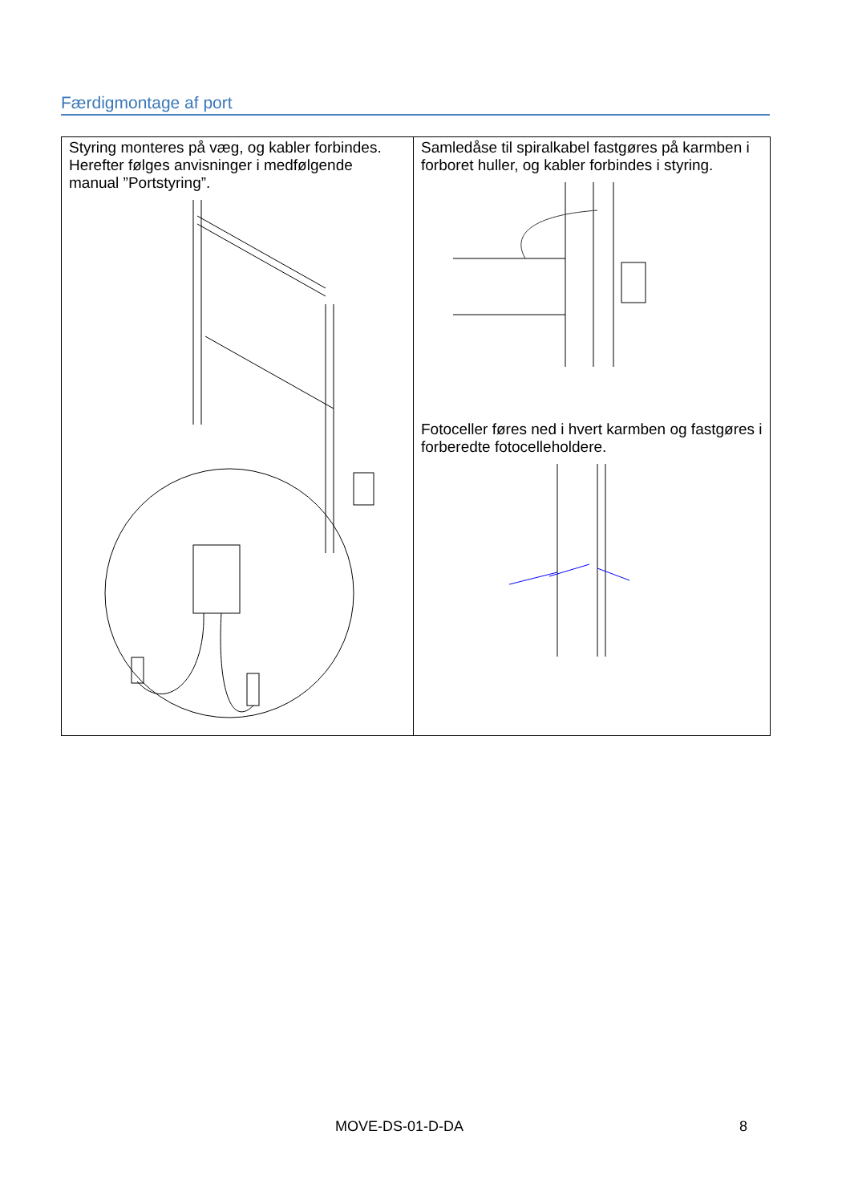Færdigmontage af port
| Styring monteres på væg, og kabler forbindes. Herefter følges anvisninger i medfølgende manual ”Portstyring”. | Samledåse til spiralkabel fastgøres på karmben i forboret huller, og kabler forbindes i styring. Fotoceller føres ned i hvert karmben og fastgøres i forberedte fotocelleholdere. |
MOVE-DS-01-D-DA 8